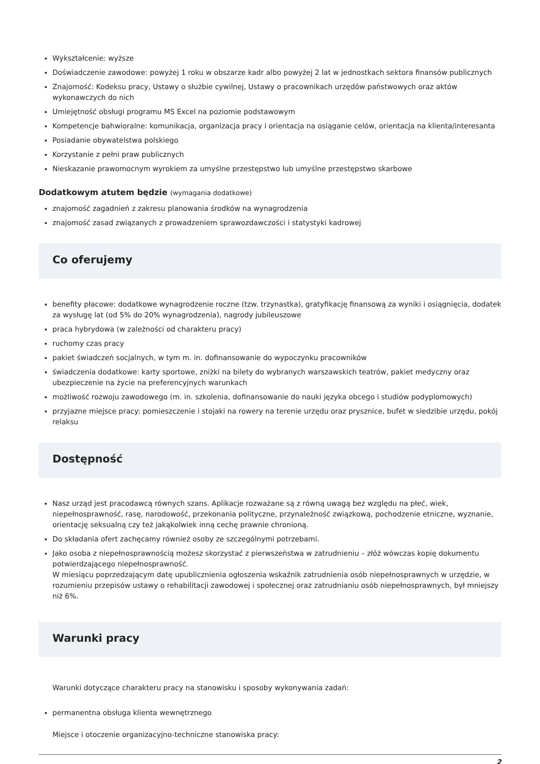Wykształcenie: wyższe
Doświadczenie zawodowe: powyżej 1 roku w obszarze kadr albo powyżej 2 lat w jednostkach sektora finansów publicznych
Znajomość: Kodeksu pracy, Ustawy o służbie cywilnej, Ustawy o pracownikach urzędów państwowych oraz aktów wykonawczych do nich
Umiejętność obsługi programu MS Excel na poziomie podstawowym
Kompetencje bahwioralne: komunikacja, organizacja pracy i orientacja na osiąganie celów, orientacja na klienta/interesanta
Posiadanie obywatelstwa polskiego
Korzystanie z pełni praw publicznych
Nieskazanie prawomocnym wyrokiem za umyślne przestępstwo lub umyślne przestępstwo skarbowe
Dodatkowym atutem będzie (wymagania dodatkowe)
znajomość zagadnień z zakresu planowania środków na wynagrodzenia
znajomość zasad związanych z prowadzeniem sprawozdawczości i statystyki kadrowej
Co oferujemy
benefity płacowe: dodatkowe wynagrodzenie roczne (tzw. trzynastka), gratyfikację finansową za wyniki i osiągnięcia, dodatek za wysługę lat (od 5% do 20% wynagrodzenia), nagrody jubileuszowe
praca hybrydowa (w zależności od charakteru pracy)
ruchomy czas pracy
pakiet świadczeń socjalnych, w tym m. in. dofinansowanie do wypoczynku pracowników
świadczenia dodatkowe: karty sportowe, zniżki na bilety do wybranych warszawskich teatrów, pakiet medyczny oraz ubezpieczenie na życie na preferencyjnych warunkach
możliwość rozwoju zawodowego (m. in. szkolenia, dofinansowanie do nauki języka obcego i studiów podyplomowych)
przyjazne miejsce pracy: pomieszczenie i stojaki na rowery na terenie urzędu oraz prysznice, bufet w siedzibie urzędu, pokój relaksu
Dostępność
Nasz urząd jest pracodawcą równych szans. Aplikacje rozważane są z równą uwagą bez względu na płeć, wiek, niepełnosprawność, rasę, narodowość, przekonania polityczne, przynależność związkową, pochodzenie etniczne, wyznanie, orientację seksualną czy też jakąkolwiek inną cechę prawnie chronioną.
Do składania ofert zachęcamy również osoby ze szczególnymi potrzebami.
Jako osoba z niepełnosprawnością możesz skorzystać z pierwszeństwa w zatrudnieniu – złóż wówczas kopię dokumentu potwierdzającego niepełnosprawność.
W miesiącu poprzedzającym datę upublicznienia ogłoszenia wskaźnik zatrudnienia osób niepełnosprawnych w urzędzie, w rozumieniu przepisów ustawy o rehabilitacji zawodowej i społecznej oraz zatrudnianiu osób niepełnosprawnych, był mniejszy niż 6%.
Warunki pracy
Warunki dotyczące charakteru pracy na stanowisku i sposoby wykonywania zadań:
permanentna obsługa klienta wewnętrznego
Miejsce i otoczenie organizacyjno-techniczne stanowiska pracy:
2